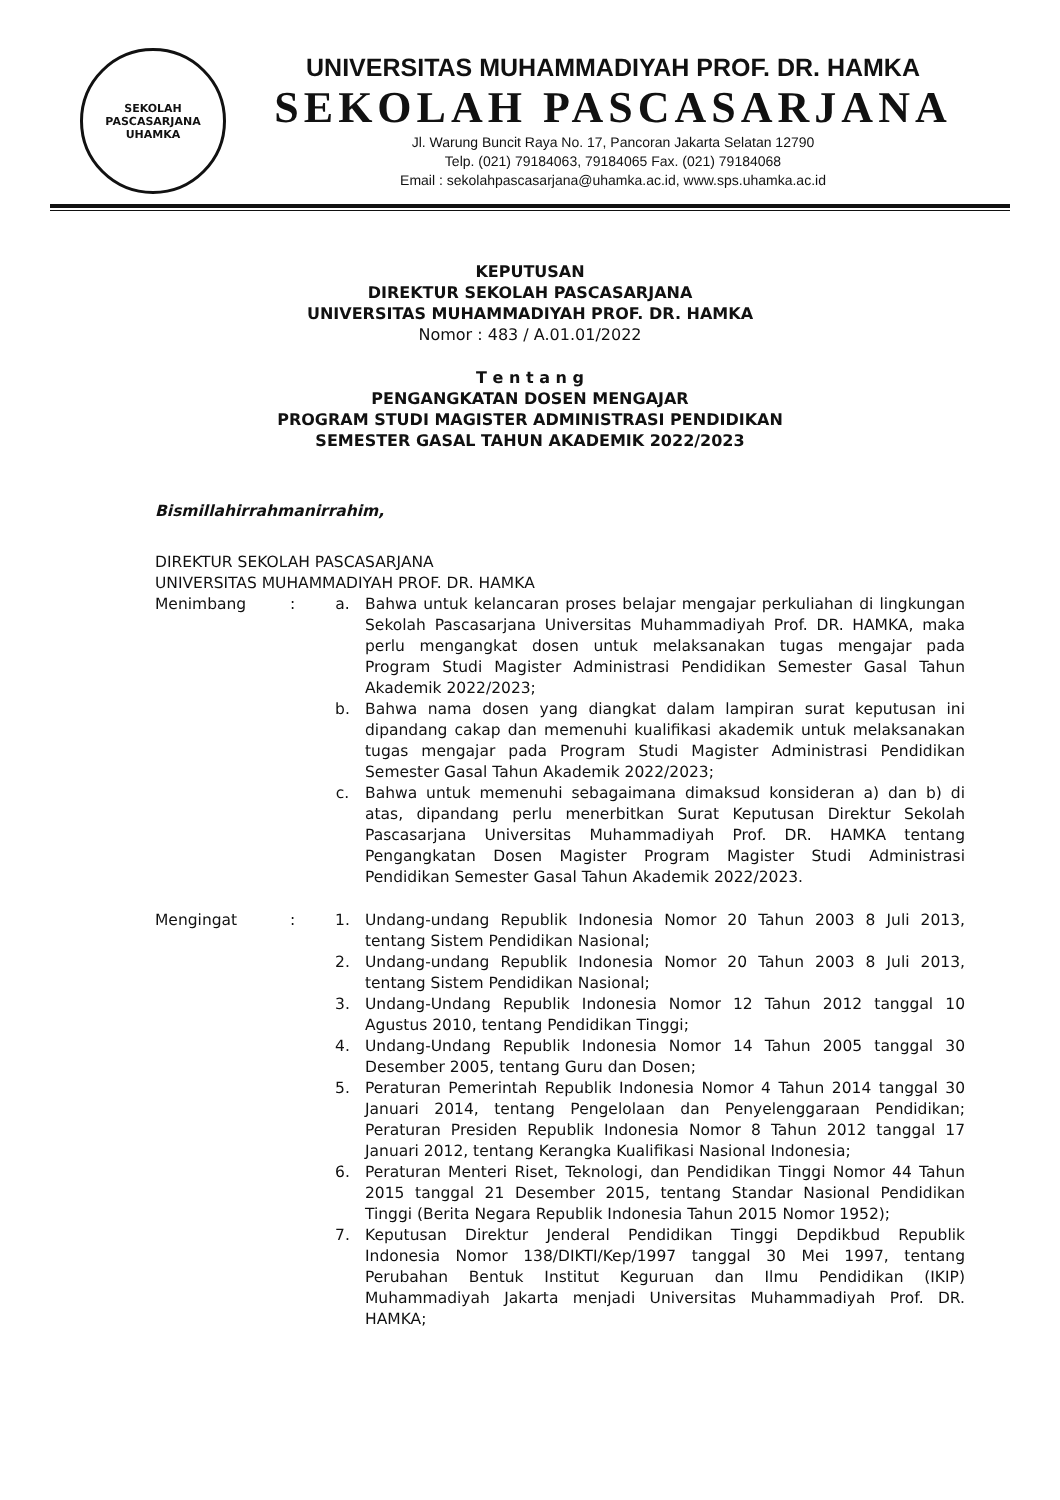SEKOLAH PASCASARJANA
UHAMKA
UNIVERSITAS MUHAMMADIYAH PROF. DR. HAMKA
SEKOLAH PASCASARJANA
Jl. Warung Buncit Raya No. 17, Pancoran Jakarta Selatan 12790
Telp. (021) 79184063, 79184065 Fax. (021) 79184068
Email : sekolahpascasarjana@uhamka.ac.id, www.sps.uhamka.ac.id
KEPUTUSAN
DIREKTUR SEKOLAH PASCASARJANA
UNIVERSITAS MUHAMMADIYAH PROF. DR. HAMKA
Nomor : 483 / A.01.01/2022
T e n t a n g
PENGANGKATAN DOSEN MENGAJAR
PROGRAM STUDI MAGISTER ADMINISTRASI PENDIDIKAN
SEMESTER GASAL TAHUN AKADEMIK 2022/2023
Bismillahirrahmanirrahim,
DIREKTUR SEKOLAH PASCASARJANA
UNIVERSITAS MUHAMMADIYAH PROF. DR. HAMKA
Menimbang : a. Bahwa untuk kelancaran proses belajar mengajar perkuliahan di lingkungan Sekolah Pascasarjana Universitas Muhammadiyah Prof. DR. HAMKA, maka perlu mengangkat dosen untuk melaksanakan tugas mengajar pada Program Studi Magister Administrasi Pendidikan Semester Gasal Tahun Akademik 2022/2023;
b. Bahwa nama dosen yang diangkat dalam lampiran surat keputusan ini dipandang cakap dan memenuhi kualifikasi akademik untuk melaksanakan tugas mengajar pada Program Studi Magister Administrasi Pendidikan Semester Gasal Tahun Akademik 2022/2023;
c. Bahwa untuk memenuhi sebagaimana dimaksud konsideran a) dan b) di atas, dipandang perlu menerbitkan Surat Keputusan Direktur Sekolah Pascasarjana Universitas Muhammadiyah Prof. DR. HAMKA tentang Pengangkatan Dosen Magister Program Magister Studi Administrasi Pendidikan Semester Gasal Tahun Akademik 2022/2023.
Mengingat : 1. Undang-undang Republik Indonesia Nomor 20 Tahun 2003 8 Juli 2013, tentang Sistem Pendidikan Nasional;
2. Undang-undang Republik Indonesia Nomor 20 Tahun 2003 8 Juli 2013, tentang Sistem Pendidikan Nasional;
3. Undang-Undang Republik Indonesia Nomor 12 Tahun 2012 tanggal 10 Agustus 2010, tentang Pendidikan Tinggi;
4. Undang-Undang Republik Indonesia Nomor 14 Tahun 2005 tanggal 30 Desember 2005, tentang Guru dan Dosen;
5. Peraturan Pemerintah Republik Indonesia Nomor 4 Tahun 2014 tanggal 30 Januari 2014, tentang Pengelolaan dan Penyelenggaraan Pendidikan; Peraturan Presiden Republik Indonesia Nomor 8 Tahun 2012 tanggal 17 Januari 2012, tentang Kerangka Kualifikasi Nasional Indonesia;
6. Peraturan Menteri Riset, Teknologi, dan Pendidikan Tinggi Nomor 44 Tahun 2015 tanggal 21 Desember 2015, tentang Standar Nasional Pendidikan Tinggi (Berita Negara Republik Indonesia Tahun 2015 Nomor 1952);
7. Keputusan Direktur Jenderal Pendidikan Tinggi Depdikbud Republik Indonesia Nomor 138/DIKTI/Kep/1997 tanggal 30 Mei 1997, tentang Perubahan Bentuk Institut Keguruan dan Ilmu Pendidikan (IKIP) Muhammadiyah Jakarta menjadi Universitas Muhammadiyah Prof. DR. HAMKA;